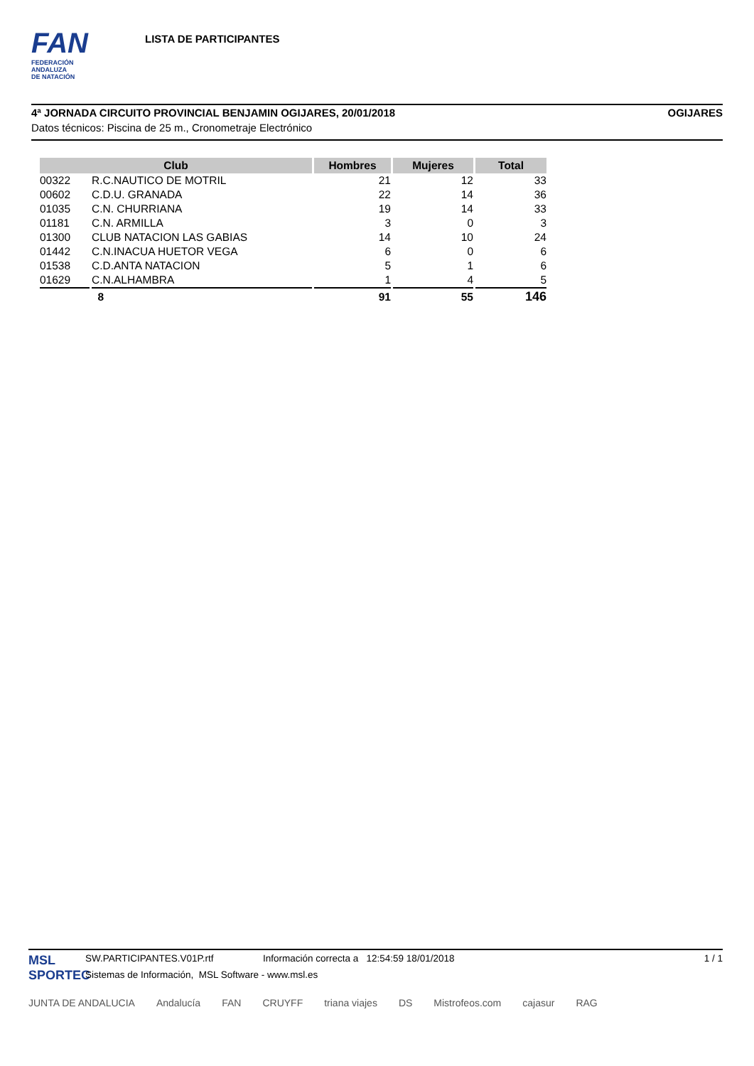FAN
FEDERACIÓN
ANDALUZA
DE NATACIÓN
LISTA DE PARTICIPANTES
4ª JORNADA CIRCUITO PROVINCIAL BENJAMIN OGIJARES, 20/01/2018 OGIJARES
Datos técnicos: Piscina de 25 m., Cronometraje Electrónico
| Club | | Hombres | Mujeres | Total |
| --- | --- | --- | --- | --- |
| 00322 | R.C.NAUTICO DE MOTRIL | 21 | 12 | 33 |
| 00602 | C.D.U. GRANADA | 22 | 14 | 36 |
| 01035 | C.N. CHURRIANA | 19 | 14 | 33 |
| 01181 | C.N. ARMILLA | 3 | 0 | 3 |
| 01300 | CLUB NATACION LAS GABIAS | 14 | 10 | 24 |
| 01442 | C.N.INACUA HUETOR VEGA | 6 | 0 | 6 |
| 01538 | C.D.ANTA NATACION | 5 | 1 | 6 |
| 01629 | C.N.ALHAMBRA | 1 | 4 | 5 |
| | 8 | 91 | 55 | 146 |
MSL
SPORTEC
SW.PARTICIPANTES.V01P.rtf Información correcta a 12:54:59 18/01/2018 1 / 1
Sistemas de Información, MSL Software - www.msl.es
JUNTA DE ANDALUCIA Andalucía FAN CRUYFF triana viajes DS Mistrofeos.com cajasur RAG